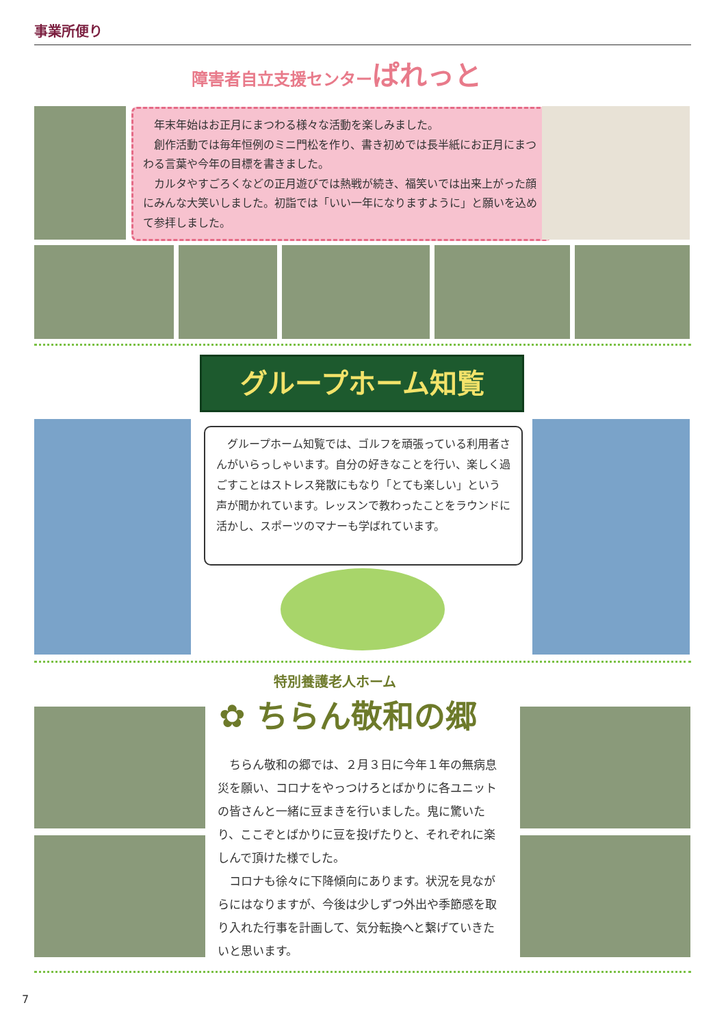事業所便り
障害者自立支援センターぱれっと
　年末年始はお正月にまつわる様々な活動を楽しみました。
　創作活動では毎年恒例のミニ門松を作り、書き初めでは長半紙にお正月にまつわる言葉や今年の目標を書きました。
　カルタやすごろくなどの正月遊びでは熱戦が続き、福笑いでは出来上がった顔にみんな大笑いしました。初詣では「いい一年になりますように」と願いを込めて参拝しました。
グループホーム知覧
　グループホーム知覧では、ゴルフを頑張っている利用者さんがいらっしゃいます。自分の好きなことを行い、楽しく過ごすことはストレス発散にもなり「とても楽しい」という声が聞かれています。レッスンで教わったことをラウンドに活かし、スポーツのマナーも学ばれています。
特別養護老人ホーム
✿ ちらん敬和の郷
　ちらん敬和の郷では、２月３日に今年１年の無病息災を願い、コロナをやっつけろとばかりに各ユニットの皆さんと一緒に豆まきを行いました。鬼に驚いたり、ここぞとばかりに豆を投げたりと、それぞれに楽しんで頂けた様でした。
　コロナも徐々に下降傾向にあります。状況を見ながらにはなりますが、今後は少しずつ外出や季節感を取り入れた行事を計画して、気分転換へと繋げていきたいと思います。
7